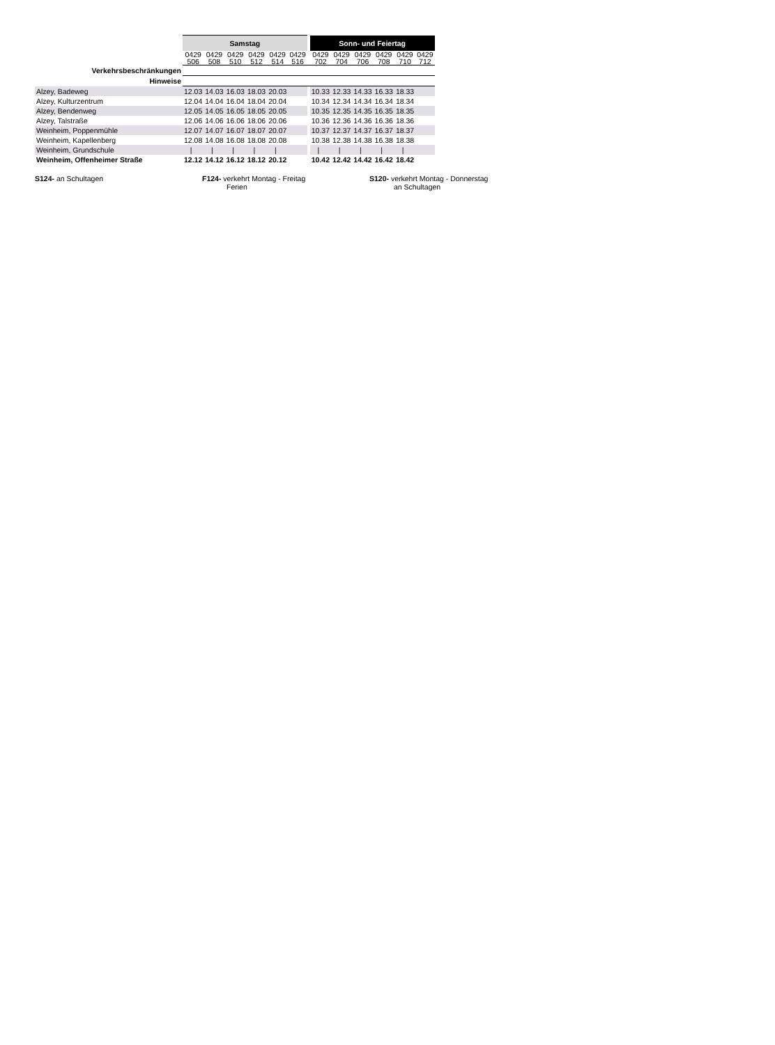| | Samstag | | | | | | | Sonn- und Feiertag | | | | | |
| | 0429 506 | 0429 508 | 0429 510 | 0429 512 | 0429 514 | 0429 516 | | 0429 702 | 0429 704 | 0429 706 | 0429 708 | 0429 710 | 0429 712 |
| Verkehrsbeschränkungen | | | | | | | | | | | | | |
| Hinweise | | | | | | | | | | | | | |
| Alzey, Badeweg | 12.03 | 14.03 | 16.03 | 18.03 | 20.03 | | | 10.33 | 12.33 | 14.33 | 16.33 | 18.33 | |
| Alzey, Kulturzentrum | 12.04 | 14.04 | 16.04 | 18.04 | 20.04 | | | 10.34 | 12.34 | 14.34 | 16.34 | 18.34 | |
| Alzey, Bendenweg | 12.05 | 14.05 | 16.05 | 18.05 | 20.05 | | | 10.35 | 12.35 | 14.35 | 16.35 | 18.35 | |
| Alzey, Talstraße | 12.06 | 14.06 | 16.06 | 18.06 | 20.06 | | | 10.36 | 12.36 | 14.36 | 16.36 | 18.36 | |
| Weinheim, Poppenmühle | 12.07 | 14.07 | 16.07 | 18.07 | 20.07 | | | 10.37 | 12.37 | 14.37 | 16.37 | 18.37 | |
| Weinheim, Kapellenberg | 12.08 | 14.08 | 16.08 | 18.08 | 20.08 | | | 10.38 | 12.38 | 14.38 | 16.38 | 18.38 | |
| Weinheim, Grundschule | / | / | / | / | / | | | / | / | / | / | / | |
| Weinheim, Offenheimer Straße | 12.12 | 14.12 | 16.12 | 18.12 | 20.12 | | | 10.42 | 12.42 | 14.42 | 16.42 | 18.42 | |
S124- an Schultagen F124- verkehrt Montag - Freitag
Ferien
S120- verkehrt Montag - Donnerstag
an Schultagen